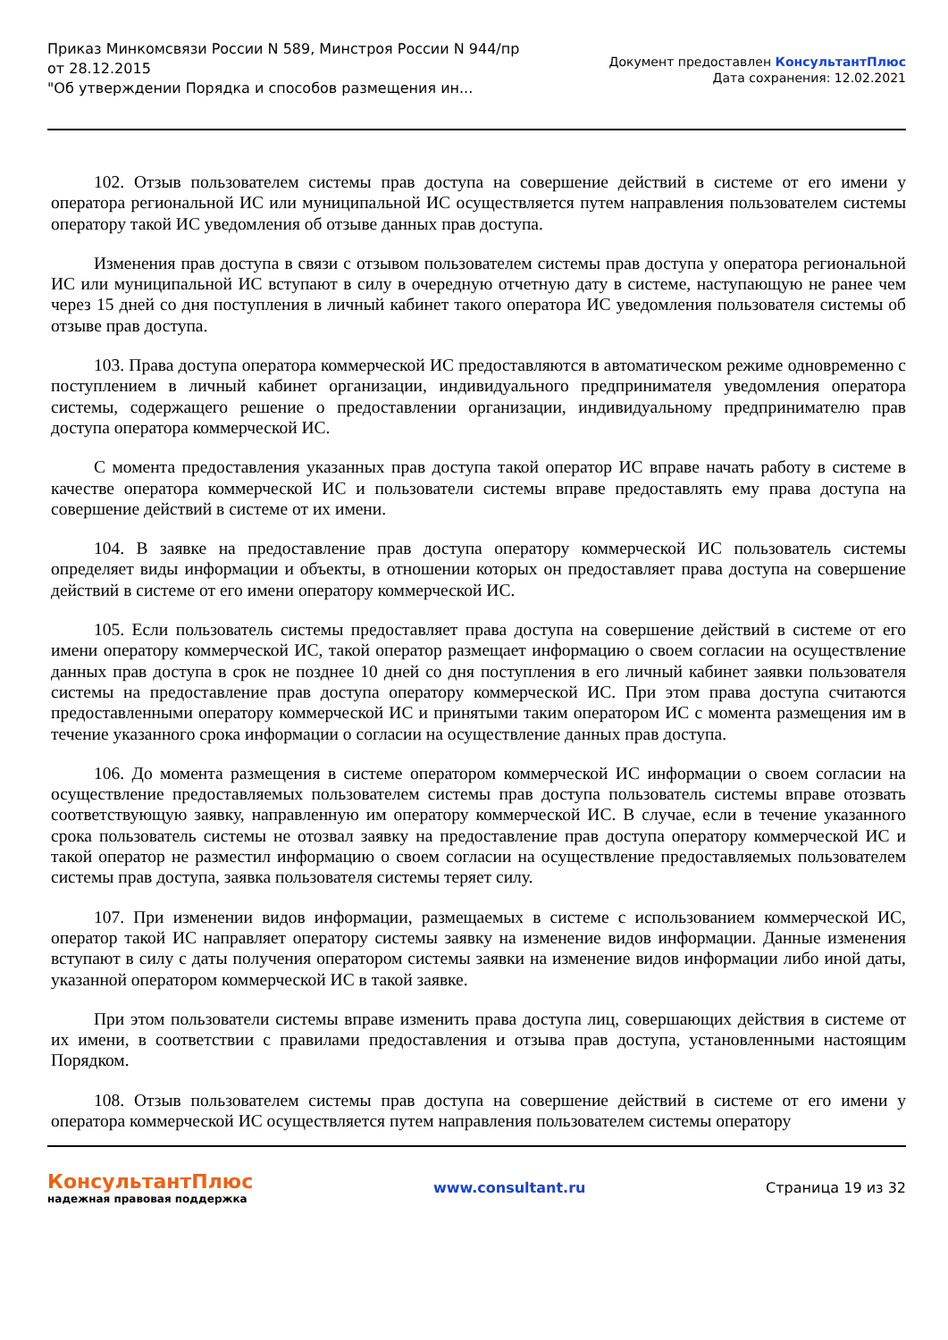Приказ Минкомсвязи России N 589, Минстроя России N 944/пр
от 28.12.2015
"Об утверждении Порядка и способов размещения ин...
Документ предоставлен КонсультантПлюс
Дата сохранения: 12.02.2021
102. Отзыв пользователем системы прав доступа на совершение действий в системе от его имени у оператора региональной ИС или муниципальной ИС осуществляется путем направления пользователем системы оператору такой ИС уведомления об отзыве данных прав доступа.
Изменения прав доступа в связи с отзывом пользователем системы прав доступа у оператора региональной ИС или муниципальной ИС вступают в силу в очередную отчетную дату в системе, наступающую не ранее чем через 15 дней со дня поступления в личный кабинет такого оператора ИС уведомления пользователя системы об отзыве прав доступа.
103. Права доступа оператора коммерческой ИС предоставляются в автоматическом режиме одновременно с поступлением в личный кабинет организации, индивидуального предпринимателя уведомления оператора системы, содержащего решение о предоставлении организации, индивидуальному предпринимателю прав доступа оператора коммерческой ИС.
С момента предоставления указанных прав доступа такой оператор ИС вправе начать работу в системе в качестве оператора коммерческой ИС и пользователи системы вправе предоставлять ему права доступа на совершение действий в системе от их имени.
104. В заявке на предоставление прав доступа оператору коммерческой ИС пользователь системы определяет виды информации и объекты, в отношении которых он предоставляет права доступа на совершение действий в системе от его имени оператору коммерческой ИС.
105. Если пользователь системы предоставляет права доступа на совершение действий в системе от его имени оператору коммерческой ИС, такой оператор размещает информацию о своем согласии на осуществление данных прав доступа в срок не позднее 10 дней со дня поступления в его личный кабинет заявки пользователя системы на предоставление прав доступа оператору коммерческой ИС. При этом права доступа считаются предоставленными оператору коммерческой ИС и принятыми таким оператором ИС с момента размещения им в течение указанного срока информации о согласии на осуществление данных прав доступа.
106. До момента размещения в системе оператором коммерческой ИС информации о своем согласии на осуществление предоставляемых пользователем системы прав доступа пользователь системы вправе отозвать соответствующую заявку, направленную им оператору коммерческой ИС. В случае, если в течение указанного срока пользователь системы не отозвал заявку на предоставление прав доступа оператору коммерческой ИС и такой оператор не разместил информацию о своем согласии на осуществление предоставляемых пользователем системы прав доступа, заявка пользователя системы теряет силу.
107. При изменении видов информации, размещаемых в системе с использованием коммерческой ИС, оператор такой ИС направляет оператору системы заявку на изменение видов информации. Данные изменения вступают в силу с даты получения оператором системы заявки на изменение видов информации либо иной даты, указанной оператором коммерческой ИС в такой заявке.
При этом пользователи системы вправе изменить права доступа лиц, совершающих действия в системе от их имени, в соответствии с правилами предоставления и отзыва прав доступа, установленными настоящим Порядком.
108. Отзыв пользователем системы прав доступа на совершение действий в системе от его имени у оператора коммерческой ИС осуществляется путем направления пользователем системы оператору
КонсультантПлюс
надежная правовая поддержка
www.consultant.ru Страница 19 из 32